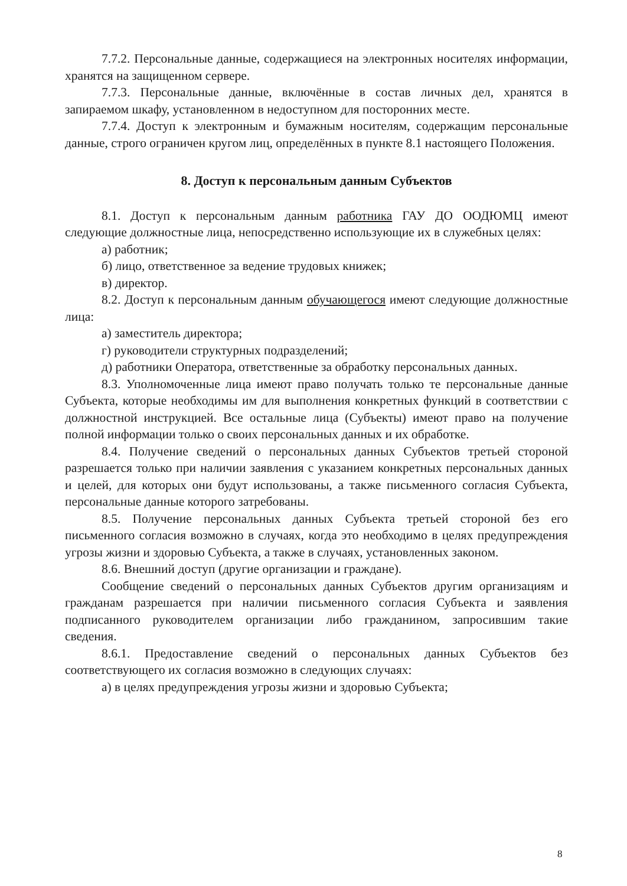7.7.2. Персональные данные, содержащиеся на электронных носителях информации, хранятся на защищенном сервере.
7.7.3. Персональные данные, включённые в состав личных дел, хранятся в запираемом шкафу, установленном в недоступном для посторонних месте.
7.7.4. Доступ к электронным и бумажным носителям, содержащим персональные данные, строго ограничен кругом лиц, определённых в пункте 8.1 настоящего Положения.
8. Доступ к персональным данным Субъектов
8.1. Доступ к персональным данным работника ГАУ ДО ООДЮМЦ имеют следующие должностные лица, непосредственно использующие их в служебных целях:
а) работник;
б) лицо, ответственное за ведение трудовых книжек;
в) директор.
8.2. Доступ к персональным данным обучающегося имеют следующие должностные лица:
а) заместитель директора;
г) руководители структурных подразделений;
д) работники Оператора, ответственные за обработку персональных данных.
8.3. Уполномоченные лица имеют право получать только те персональные данные Субъекта, которые необходимы им для выполнения конкретных функций в соответствии с должностной инструкцией. Все остальные лица (Субъекты) имеют право на получение полной информации только о своих персональных данных и их обработке.
8.4. Получение сведений о персональных данных Субъектов третьей стороной разрешается только при наличии заявления с указанием конкретных персональных данных и целей, для которых они будут использованы, а также письменного согласия Субъекта, персональные данные которого затребованы.
8.5. Получение персональных данных Субъекта третьей стороной без его письменного согласия возможно в случаях, когда это необходимо в целях предупреждения угрозы жизни и здоровью Субъекта, а также в случаях, установленных законом.
8.6. Внешний доступ (другие организации и граждане).
Сообщение сведений о персональных данных Субъектов другим организациям и гражданам разрешается при наличии письменного согласия Субъекта и заявления подписанного руководителем организации либо гражданином, запросившим такие сведения.
8.6.1. Предоставление сведений о персональных данных Субъектов без соответствующего их согласия возможно в следующих случаях:
а) в целях предупреждения угрозы жизни и здоровью Субъекта;
8